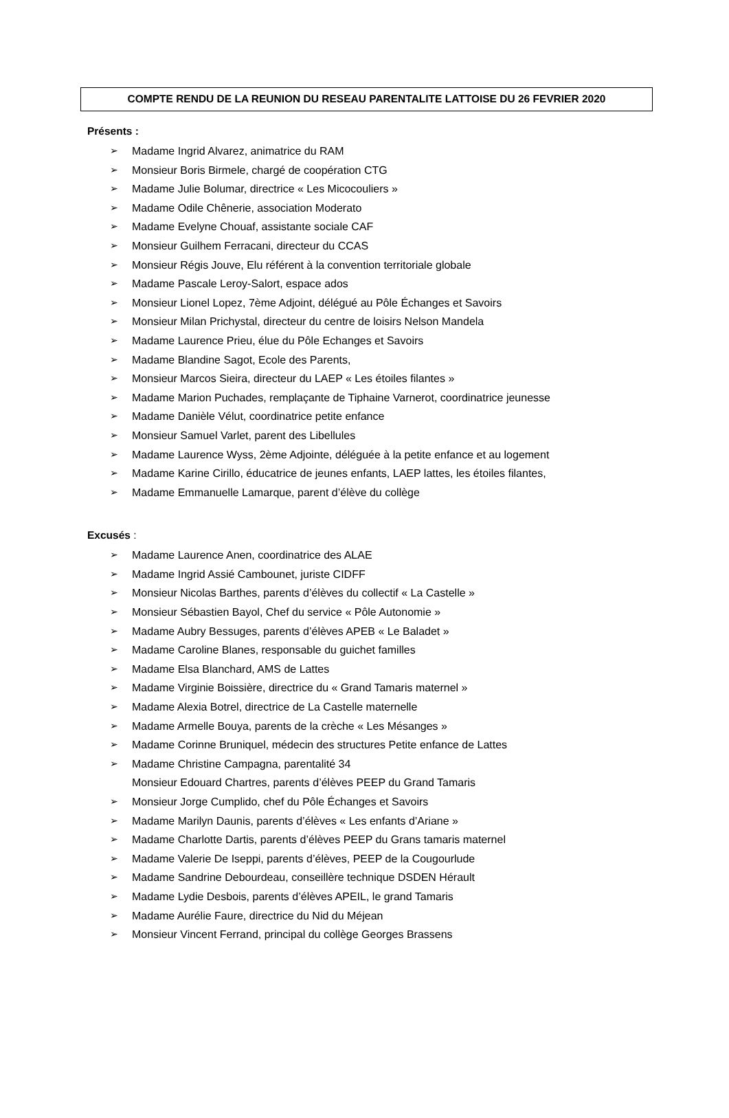COMPTE RENDU DE LA REUNION DU RESEAU PARENTALITE LATTOISE DU 26 FEVRIER 2020
Présents :
Madame Ingrid Alvarez, animatrice du RAM
Monsieur Boris Birmele, chargé de coopération CTG
Madame Julie Bolumar, directrice « Les Micocouliers »
Madame Odile Chênerie, association Moderato
Madame Evelyne Chouaf, assistante sociale CAF
Monsieur Guilhem Ferracani, directeur du CCAS
Monsieur Régis Jouve, Elu référent à la convention territoriale globale
Madame Pascale Leroy-Salort, espace ados
Monsieur Lionel Lopez, 7ème Adjoint, délégué au Pôle Échanges et Savoirs
Monsieur Milan Prichystal, directeur du centre de loisirs Nelson Mandela
Madame Laurence Prieu, élue du Pôle Echanges et Savoirs
Madame Blandine Sagot, Ecole des Parents,
Monsieur Marcos Sieira, directeur du LAEP « Les étoiles filantes »
Madame Marion Puchades, remplaçante de Tiphaine Varnerot, coordinatrice jeunesse
Madame Danièle Vélut, coordinatrice petite enfance
Monsieur Samuel Varlet, parent des Libellules
Madame Laurence Wyss, 2ème Adjointe, déléguée à la petite enfance et au logement
Madame Karine Cirillo, éducatrice de jeunes enfants, LAEP lattes, les étoiles filantes,
Madame Emmanuelle Lamarque, parent d’élève du collège
Excusés :
Madame Laurence Anen, coordinatrice des ALAE
Madame Ingrid Assié Cambounet, juriste CIDFF
Monsieur Nicolas Barthes, parents d’élèves du collectif « La Castelle »
Monsieur Sébastien Bayol, Chef du service « Pôle Autonomie »
Madame Aubry Bessuges, parents d’élèves APEB « Le Baladet »
Madame Caroline Blanes, responsable du guichet familles
Madame Elsa Blanchard, AMS de Lattes
Madame Virginie Boissière, directrice du « Grand Tamaris maternel »
Madame Alexia Botrel, directrice de La Castelle maternelle
Madame Armelle Bouya, parents de la crèche « Les Mésanges »
Madame Corinne Bruniquel, médecin des structures Petite enfance de Lattes
Madame Christine Campagna, parentalité 34
Monsieur Edouard Chartres, parents d’élèves PEEP du Grand Tamaris
Monsieur Jorge Cumplido, chef du Pôle Échanges et Savoirs
Madame Marilyn Daunis, parents d’élèves « Les enfants d’Ariane »
Madame Charlotte Dartis, parents d’élèves PEEP du Grans tamaris maternel
Madame Valerie De Iseppi, parents d’élèves, PEEP de la Cougourlude
Madame Sandrine Debourdeau, conseillère technique DSDEN Hérault
Madame Lydie Desbois, parents d’élèves APEIL, le grand Tamaris
Madame Aurélie Faure, directrice du Nid du Méjean
Monsieur Vincent Ferrand, principal du collège Georges Brassens